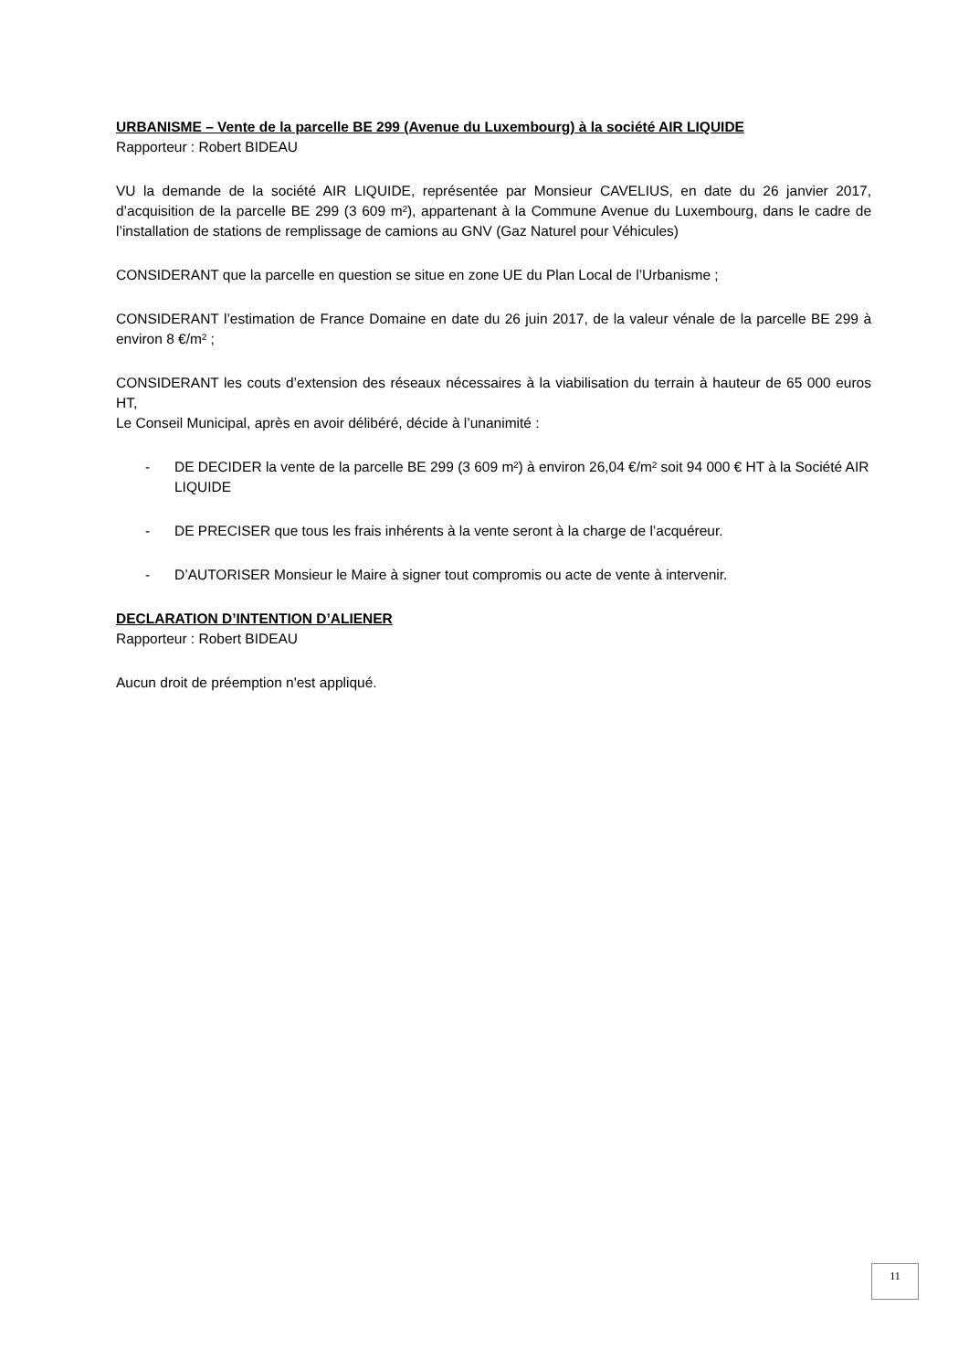URBANISME – Vente de la parcelle BE 299 (Avenue du Luxembourg) à la société AIR LIQUIDE
Rapporteur : Robert BIDEAU
VU la demande de la société AIR LIQUIDE, représentée par Monsieur CAVELIUS, en date du 26 janvier 2017, d’acquisition de la parcelle BE 299 (3 609 m²), appartenant à la Commune Avenue du Luxembourg, dans le cadre de l’installation de stations de remplissage de camions au GNV (Gaz Naturel pour Véhicules)
CONSIDERANT que la parcelle en question se situe en zone UE du Plan Local de l’Urbanisme ;
CONSIDERANT l’estimation de France Domaine en date du 26 juin 2017, de la valeur vénale de la parcelle BE 299 à environ 8 €/m² ;
CONSIDERANT les couts d’extension des réseaux nécessaires à la viabilisation du terrain à hauteur de 65 000 euros HT,
Le Conseil Municipal, après en avoir délibéré, décide à l’unanimité :
- DE DECIDER la vente de la parcelle BE 299 (3 609 m²) à environ 26,04 €/m² soit 94 000 € HT à la Société AIR LIQUIDE
- DE PRECISER que tous les frais inhérents à la vente seront à la charge de l’acquéreur.
- D’AUTORISER Monsieur le Maire à signer tout compromis ou acte de vente à intervenir.
DECLARATION D’INTENTION D’ALIENER
Rapporteur : Robert BIDEAU
Aucun droit de préemption n'est appliqué.
11